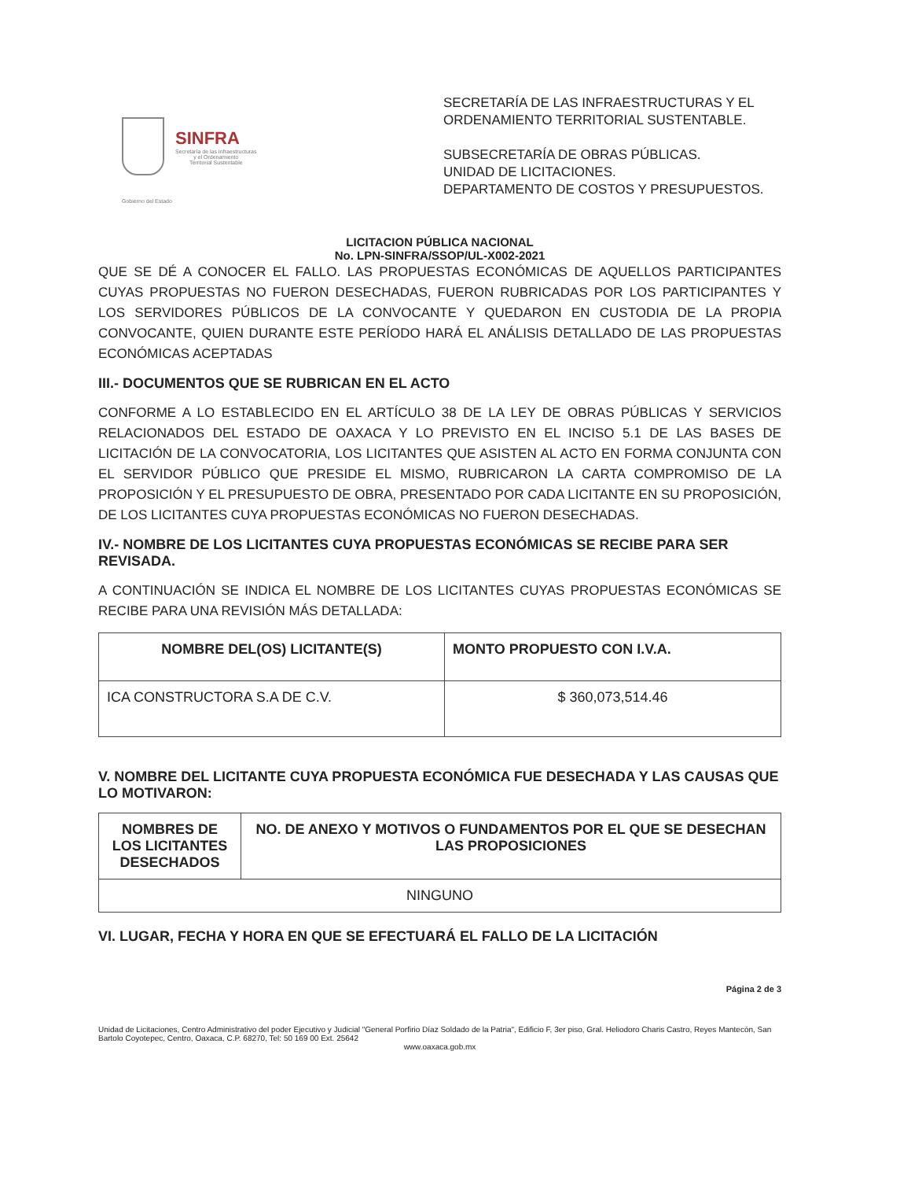SINFRA
Secretaría de las Infraestructuras
y el Ordenamiento
Territorial Sustentable
SECRETARÍA DE LAS INFRAESTRUCTURAS Y EL ORDENAMIENTO TERRITORIAL SUSTENTABLE.
SUBSECRETARÍA DE OBRAS PÚBLICAS.
UNIDAD DE LICITACIONES.
DEPARTAMENTO DE COSTOS Y PRESUPUESTOS.
Gobierno del Estado
LICITACION PÚBLICA NACIONAL
No. LPN-SINFRA/SSOP/UL-X002-2021
QUE SE DÉ A CONOCER EL FALLO. LAS PROPUESTAS ECONÓMICAS DE AQUELLOS PARTICIPANTES CUYAS PROPUESTAS NO FUERON DESECHADAS, FUERON RUBRICADAS POR LOS PARTICIPANTES Y LOS SERVIDORES PÚBLICOS DE LA CONVOCANTE Y QUEDARON EN CUSTODIA DE LA PROPIA CONVOCANTE, QUIEN DURANTE ESTE PERÍODO HARÁ EL ANÁLISIS DETALLADO DE LAS PROPUESTAS ECONÓMICAS ACEPTADAS
III.- DOCUMENTOS QUE SE RUBRICAN EN EL ACTO
CONFORME A LO ESTABLECIDO EN EL ARTÍCULO 38 DE LA LEY DE OBRAS PÚBLICAS Y SERVICIOS RELACIONADOS DEL ESTADO DE OAXACA Y LO PREVISTO EN EL INCISO 5.1 DE LAS BASES DE LICITACIÓN DE LA CONVOCATORIA, LOS LICITANTES QUE ASISTEN AL ACTO EN FORMA CONJUNTA CON EL SERVIDOR PÚBLICO QUE PRESIDE EL MISMO, RUBRICARON LA CARTA COMPROMISO DE LA PROPOSICIÓN Y EL PRESUPUESTO DE OBRA, PRESENTADO POR CADA LICITANTE EN SU PROPOSICIÓN, DE LOS LICITANTES CUYA PROPUESTAS ECONÓMICAS NO FUERON DESECHADAS.
IV.- NOMBRE DE LOS LICITANTES CUYA PROPUESTAS ECONÓMICAS SE RECIBE PARA SER REVISADA.
A CONTINUACIÓN SE INDICA EL NOMBRE DE LOS LICITANTES CUYAS PROPUESTAS ECONÓMICAS SE RECIBE PARA UNA REVISIÓN MÁS DETALLADA:
| NOMBRE DEL(OS) LICITANTE(S) | MONTO PROPUESTO CON I.V.A. |
| --- | --- |
| ICA CONSTRUCTORA S.A DE C.V. | $ 360,073,514.46 |
V. NOMBRE DEL LICITANTE CUYA PROPUESTA ECONÓMICA FUE DESECHADA Y LAS CAUSAS QUE LO MOTIVARON:
| NOMBRES DE LOS LICITANTES DESECHADOS | NO. DE ANEXO Y MOTIVOS O FUNDAMENTOS POR EL QUE SE DESECHAN LAS PROPOSICIONES |
| --- | --- |
| NINGUNO | |
VI. LUGAR, FECHA Y HORA EN QUE SE EFECTUARÁ EL FALLO DE LA LICITACIÓN
Página 2 de 3
Unidad de Licitaciones, Centro Administrativo del poder Ejecutivo y Judicial "General Porfirio Díaz Soldado de la Patria", Edificio F, 3er piso, Gral. Heliodoro Charis Castro, Reyes Mantecón, San Bartolo Coyotepec, Centro, Oaxaca, C.P. 68270, Tel: 50 169 00 Ext. 25642
www.oaxaca.gob.mx